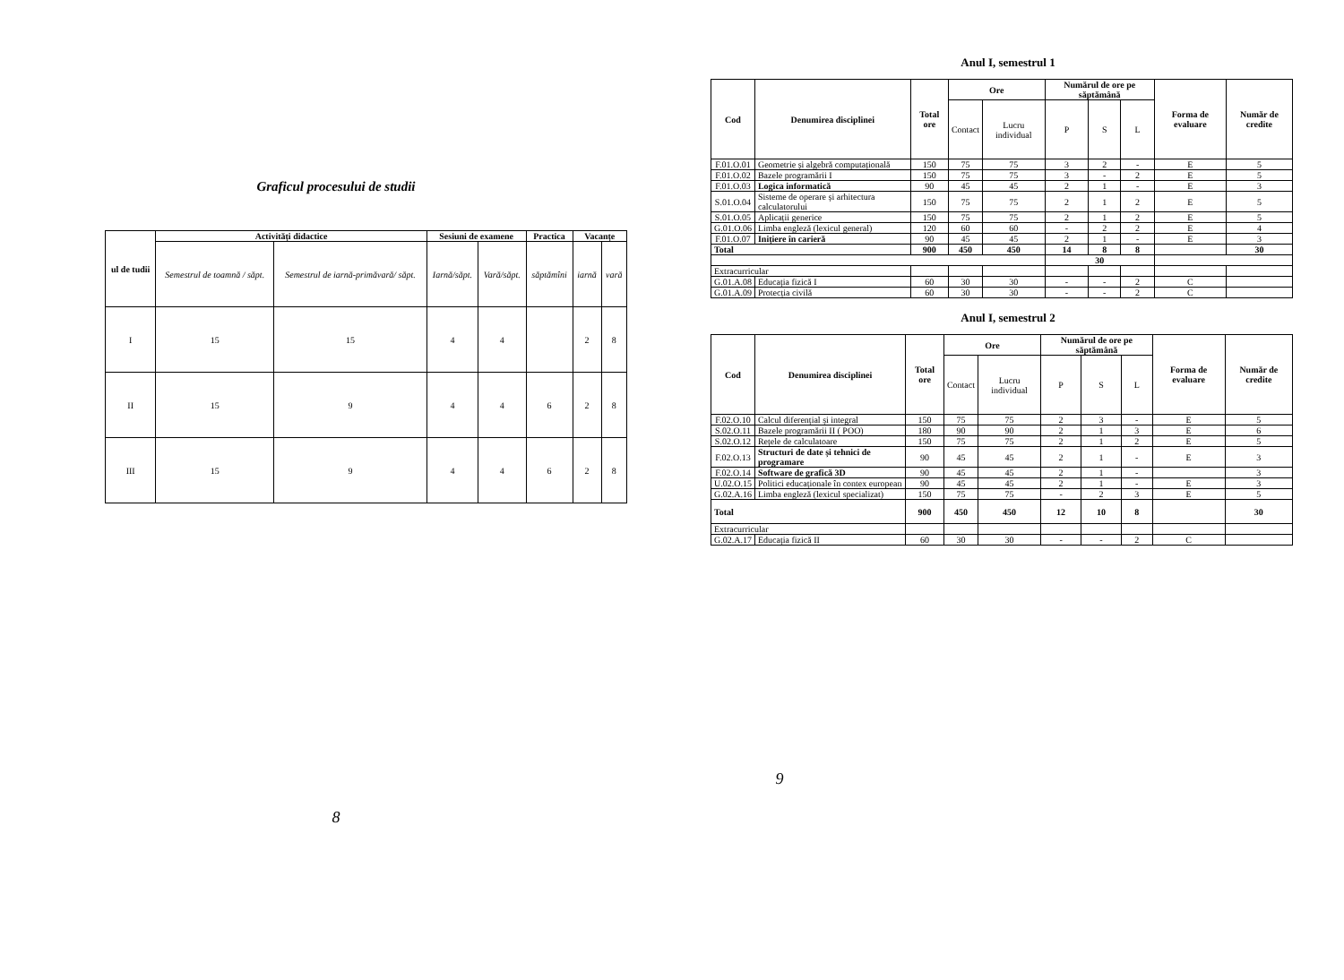Graficul procesului de studii
| ul de tudii | Activități didactice | | Sesiuni de examene | | Practica | Vacanțe | |
| --- | --- | --- | --- | --- | --- | --- | --- |
| | Semestrul de toamnă / săpt. | Semestrul de iarnă-primăvară/ săpt. | Iarnă/săpt. | Vară/săpt. | săptămîni | iarnă | vară |
| I | 15 | 15 | 4 | 4 | | 2 | 8 |
| II | 15 | 9 | 4 | 4 | 6 | 2 | 8 |
| III | 15 | 9 | 4 | 4 | 6 | 2 | 8 |
8
Anul I, semestrul 1
| Cod | Denumirea disciplinei | Total ore | Ore | | Numărul de ore pe săptămână | | | Forma de evaluare | Număr de credite |
| --- | --- | --- | --- | --- | --- | --- | --- | --- | --- |
| | | | Contact | Lucru individual | P | S | L | | |
| F.01.O.01 | Geometrie și algebră computațională | 150 | 75 | 75 | 3 | 2 | - | E | 5 |
| F.01.O.02 | Bazele programării I | 150 | 75 | 75 | 3 | - | 2 | E | 5 |
| F.01.O.03 | Logica informatică | 90 | 45 | 45 | 2 | 1 | - | E | 3 |
| S.01.O.04 | Sisteme de operare și arhitectura calculatorului | 150 | 75 | 75 | 2 | 1 | 2 | E | 5 |
| S.01.O.05 | Aplicații generice | 150 | 75 | 75 | 2 | 1 | 2 | E | 5 |
| G.01.O.06 | Limba engleză (lexicul general) | 120 | 60 | 60 | - | 2 | 2 | E | 4 |
| F.01.O.07 | Inițiere în carieră | 90 | 45 | 45 | 2 | 1 | - | E | 3 |
| Total | | 900 | 450 | 450 | 14 | 8 | 8 | | 30 |
| | | | | | 30 | | | | |
| Extracurricular | | | | | | | | | |
| G.01.A.08 | Educația fizică I | 60 | 30 | 30 | - | - | 2 | C | |
| G.01.A.09 | Protecția civilă | 60 | 30 | 30 | - | - | 2 | C | |
Anul I, semestrul 2
| Cod | Denumirea disciplinei | Total ore | Ore | | Numărul de ore pe săptămână | | | Forma de evaluare | Număr de credite |
| --- | --- | --- | --- | --- | --- | --- | --- | --- | --- |
| | | | Contact | Lucru individual | P | S | L | | |
| F.02.O.10 | Calcul diferențial și integral | 150 | 75 | 75 | 2 | 3 | - | E | 5 |
| S.02.O.11 | Bazele programării II ( POO) | 180 | 90 | 90 | 2 | 1 | 3 | E | 6 |
| S.02.O.12 | Rețele de calculatoare | 150 | 75 | 75 | 2 | 1 | 2 | E | 5 |
| F.02.O.13 | Structuri de date și tehnici de programare | 90 | 45 | 45 | 2 | 1 | - | E | 3 |
| F.02.O.14 | Software de grafică 3D | 90 | 45 | 45 | 2 | 1 | - | | 3 |
| U.02.O.15 | Politici educaționale în contex european | 90 | 45 | 45 | 2 | 1 | - | E | 3 |
| G.02.A.16 | Limba engleză (lexicul specializat) | 150 | 75 | 75 | - | 2 | 3 | E | 5 |
| Total | | 900 | 450 | 450 | 12 | 10 | 8 | | 30 |
| Extracurricular | | | | | | | | | |
| G.02.A.17 | Educația fizică II | 60 | 30 | 30 | - | - | 2 | C | |
9